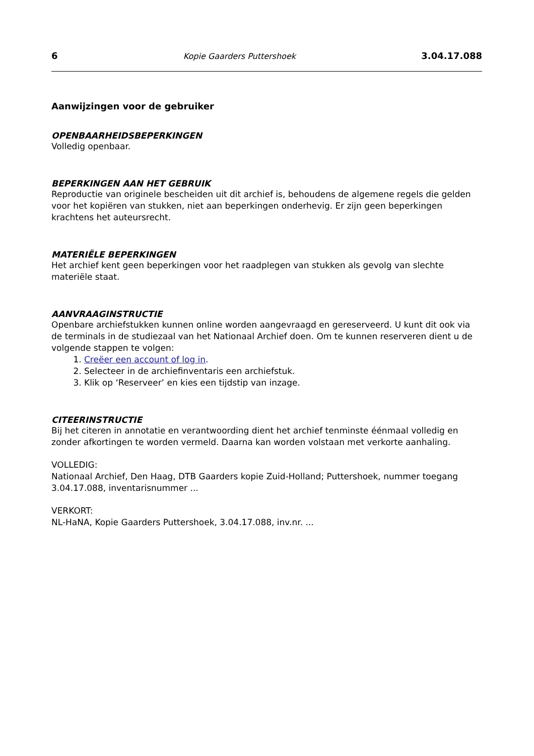6 Kopie Gaarders Puttershoek 3.04.17.088
Aanwijzingen voor de gebruiker
OPENBAARHEIDSBEPERKINGEN
Volledig openbaar.
BEPERKINGEN AAN HET GEBRUIK
Reproductie van originele bescheiden uit dit archief is, behoudens de algemene regels die gelden voor het kopiëren van stukken, niet aan beperkingen onderhevig. Er zijn geen beperkingen krachtens het auteursrecht.
MATERIËLE BEPERKINGEN
Het archief kent geen beperkingen voor het raadplegen van stukken als gevolg van slechte materiële staat.
AANVRAAGINSTRUCTIE
Openbare archiefstukken kunnen online worden aangevraagd en gereserveerd. U kunt dit ook via de terminals in de studiezaal van het Nationaal Archief doen. Om te kunnen reserveren dient u de volgende stappen te volgen:
1. Creëer een account of log in.
2. Selecteer in de archiefinventaris een archiefstuk.
3. Klik op ‘Reserveer’ en kies een tijdstip van inzage.
CITEERINSTRUCTIE
Bij het citeren in annotatie en verantwoording dient het archief tenminste éénmaal volledig en zonder afkortingen te worden vermeld. Daarna kan worden volstaan met verkorte aanhaling.
VOLLEDIG:
Nationaal Archief, Den Haag, DTB Gaarders kopie Zuid-Holland; Puttershoek, nummer toegang 3.04.17.088, inventarisnummer ...
VERKORT:
NL-HaNA, Kopie Gaarders Puttershoek, 3.04.17.088, inv.nr. ...